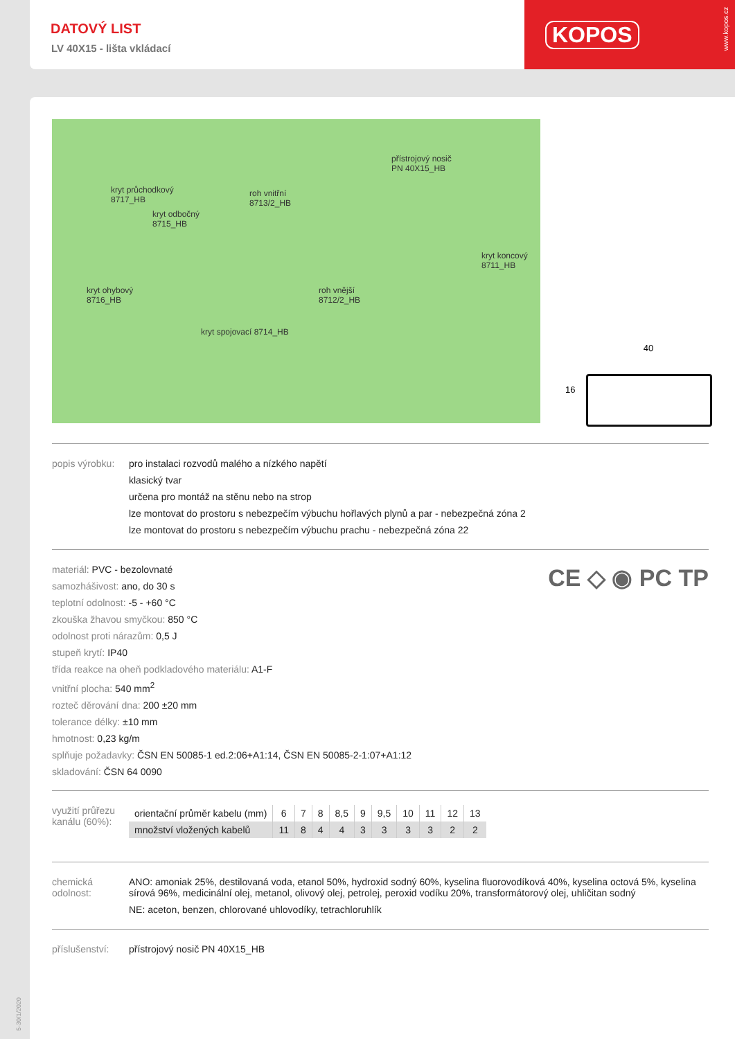DATOVÝ LIST
LV 40X15 - lišta vkládací
KOPOS
www.kopos.cz
kryt průchodkový
8717_HB
kryt odbočný
8715_HB
roh vnitřní
8713/2_HB
přístrojový nosič
PN 40X15_HB
kryt koncový
8711_HB
kryt ohybový
8716_HB
roh vnější
8712/2_HB
kryt spojovací 8714_HB
40
16
popis výrobku:
pro instalaci rozvodů malého a nízkého napětí
klasický tvar
určena pro montáž na stěnu nebo na strop
lze montovat do prostoru s nebezpečím výbuchu hořlavých plynů a par - nebezpečná zóna 2
lze montovat do prostoru s nebezpečím výbuchu prachu - nebezpečná zóna 22
CE ◇ ◉ PC TP
materiál: PVC - bezolovnaté
samozhášivost: ano, do 30 s
teplotní odolnost: -5 - +60 °C
zkouška žhavou smyčkou: 850 °C
odolnost proti nárazům: 0,5 J
stupeň krytí: IP40
třída reakce na oheň podkladového materiálu: A1-F
vnitřní plocha: 540 mm<sup>2</sup>
rozteč děrování dna: 200 ±20 mm
tolerance délky: ±10 mm
hmotnost: 0,23 kg/m
splňuje požadavky: ČSN EN 50085-1 ed.2:06+A1:14, ČSN EN 50085-2-1:07+A1:12
skladování: ČSN 64 0090
využití průřezu kanálu (60%):
| orientační průměr kabelu (mm) | 6 | 7 | 8 | 8,5 | 9 | 9,5 | 10 | 11 | 12 | 13 |
| množství vložených kabelů | 11 | 8 | 4 | 4 | 3 | 3 | 3 | 3 | 2 | 2 |
chemická odolnost:
ANO: amoniak 25%, destilovaná voda, etanol 50%, hydroxid sodný 60%, kyselina fluorovodíková 40%, kyselina octová 5%, kyselina sírová 96%, medicinální olej, metanol, olivový olej, petrolej, peroxid vodíku 20%, transformátorový olej, uhličitan sodný
NE: aceton, benzen, chlorované uhlovodíky, tetrachloruhlík
příslušenství:
přístrojový nosič PN 40X15_HB
5-30/1/2020